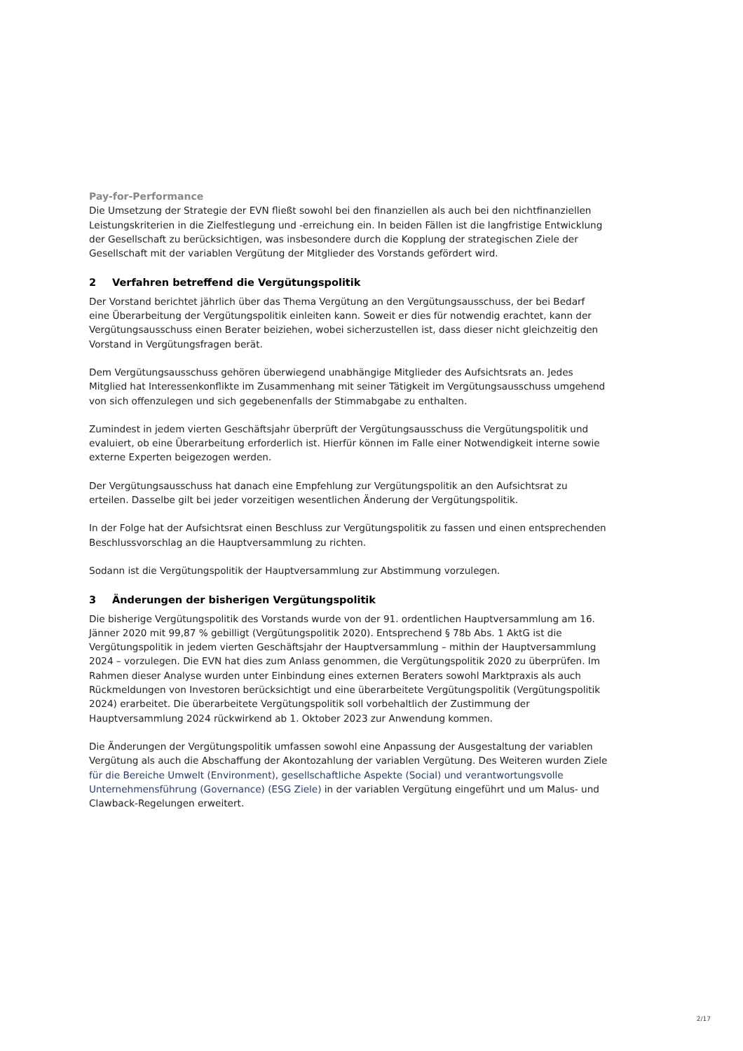Pay-for-Performance
Die Umsetzung der Strategie der EVN fließt sowohl bei den finanziellen als auch bei den nichtfinanziellen Leistungskriterien in die Zielfestlegung und -erreichung ein. In beiden Fällen ist die langfristige Entwicklung der Gesellschaft zu berücksichtigen, was insbesondere durch die Kopplung der strategischen Ziele der Gesellschaft mit der variablen Vergütung der Mitglieder des Vorstands gefördert wird.
2 Verfahren betreffend die Vergütungspolitik
Der Vorstand berichtet jährlich über das Thema Vergütung an den Vergütungsausschuss, der bei Bedarf eine Überarbeitung der Vergütungspolitik einleiten kann. Soweit er dies für notwendig erachtet, kann der Vergütungsausschuss einen Berater beiziehen, wobei sicherzustellen ist, dass dieser nicht gleichzeitig den Vorstand in Vergütungsfragen berät.
Dem Vergütungsausschuss gehören überwiegend unabhängige Mitglieder des Aufsichtsrats an. Jedes Mitglied hat Interessenkonflikte im Zusammenhang mit seiner Tätigkeit im Vergütungsausschuss umgehend von sich offenzulegen und sich gegebenenfalls der Stimmabgabe zu enthalten.
Zumindest in jedem vierten Geschäftsjahr überprüft der Vergütungsausschuss die Vergütungspolitik und evaluiert, ob eine Überarbeitung erforderlich ist. Hierfür können im Falle einer Notwendigkeit interne sowie externe Experten beigezogen werden.
Der Vergütungsausschuss hat danach eine Empfehlung zur Vergütungspolitik an den Aufsichtsrat zu erteilen. Dasselbe gilt bei jeder vorzeitigen wesentlichen Änderung der Vergütungspolitik.
In der Folge hat der Aufsichtsrat einen Beschluss zur Vergütungspolitik zu fassen und einen entsprechenden Beschlussvorschlag an die Hauptversammlung zu richten.
Sodann ist die Vergütungspolitik der Hauptversammlung zur Abstimmung vorzulegen.
3 Änderungen der bisherigen Vergütungspolitik
Die bisherige Vergütungspolitik des Vorstands wurde von der 91. ordentlichen Hauptversammlung am 16. Jänner 2020 mit 99,87 % gebilligt (Vergütungspolitik 2020). Entsprechend § 78b Abs. 1 AktG ist die Vergütungspolitik in jedem vierten Geschäftsjahr der Hauptversammlung – mithin der Hauptversammlung 2024 – vorzulegen. Die EVN hat dies zum Anlass genommen, die Vergütungspolitik 2020 zu überprüfen. Im Rahmen dieser Analyse wurden unter Einbindung eines externen Beraters sowohl Marktpraxis als auch Rückmeldungen von Investoren berücksichtigt und eine überarbeitete Vergütungspolitik (Vergütungspolitik 2024) erarbeitet. Die überarbeitete Vergütungspolitik soll vorbehaltlich der Zustimmung der Hauptversammlung 2024 rückwirkend ab 1. Oktober 2023 zur Anwendung kommen.
Die Änderungen der Vergütungspolitik umfassen sowohl eine Anpassung der Ausgestaltung der variablen Vergütung als auch die Abschaffung der Akontozahlung der variablen Vergütung. Des Weiteren wurden Ziele für die Bereiche Umwelt (Environment), gesellschaftliche Aspekte (Social) und verantwortungsvolle Unternehmensführung (Governance) (ESG Ziele) in der variablen Vergütung eingeführt und um Malus- und Clawback-Regelungen erweitert.
2/17